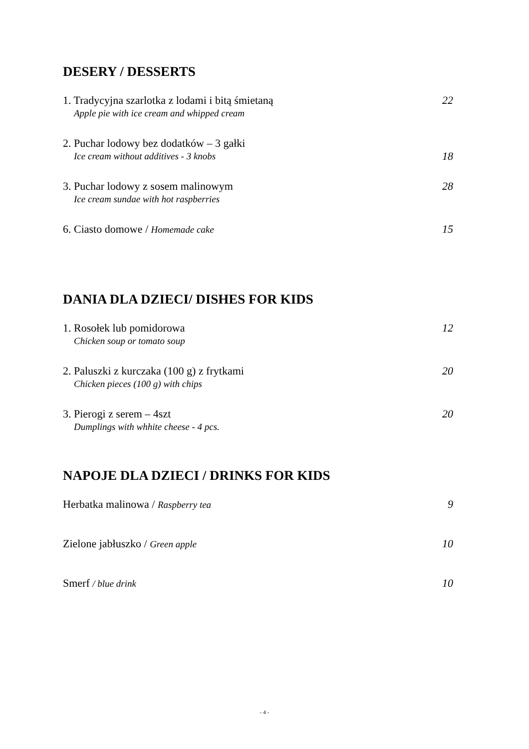DESERY / DESSERTS
1. Tradycyjna szarlotka z lodami i bitą śmietaną 22
Apple pie with ice cream and whipped cream
2. Puchar lodowy bez dodatków – 3 gałki
Ice cream without additives - 3 knobs 18
3. Puchar lodowy z sosem malinowym 28
Ice cream sundae with hot raspberries
6. Ciasto domowe / Homemade cake 15
DANIA DLA DZIECI/ DISHES FOR KIDS
1. Rosołek lub pomidorowa 12
Chicken soup or tomato soup
2. Paluszki z kurczaka (100 g) z frytkami 20
Chicken pieces (100 g) with chips
3. Pierogi z serem – 4szt 20
Dumplings with whhite cheese - 4 pcs.
NAPOJE DLA DZIECI / DRINKS FOR KIDS
Herbatka malinowa / Raspberry tea 9
Zielone jabłuszko / Green apple 10
Smerf / blue drink 10
- 4 -